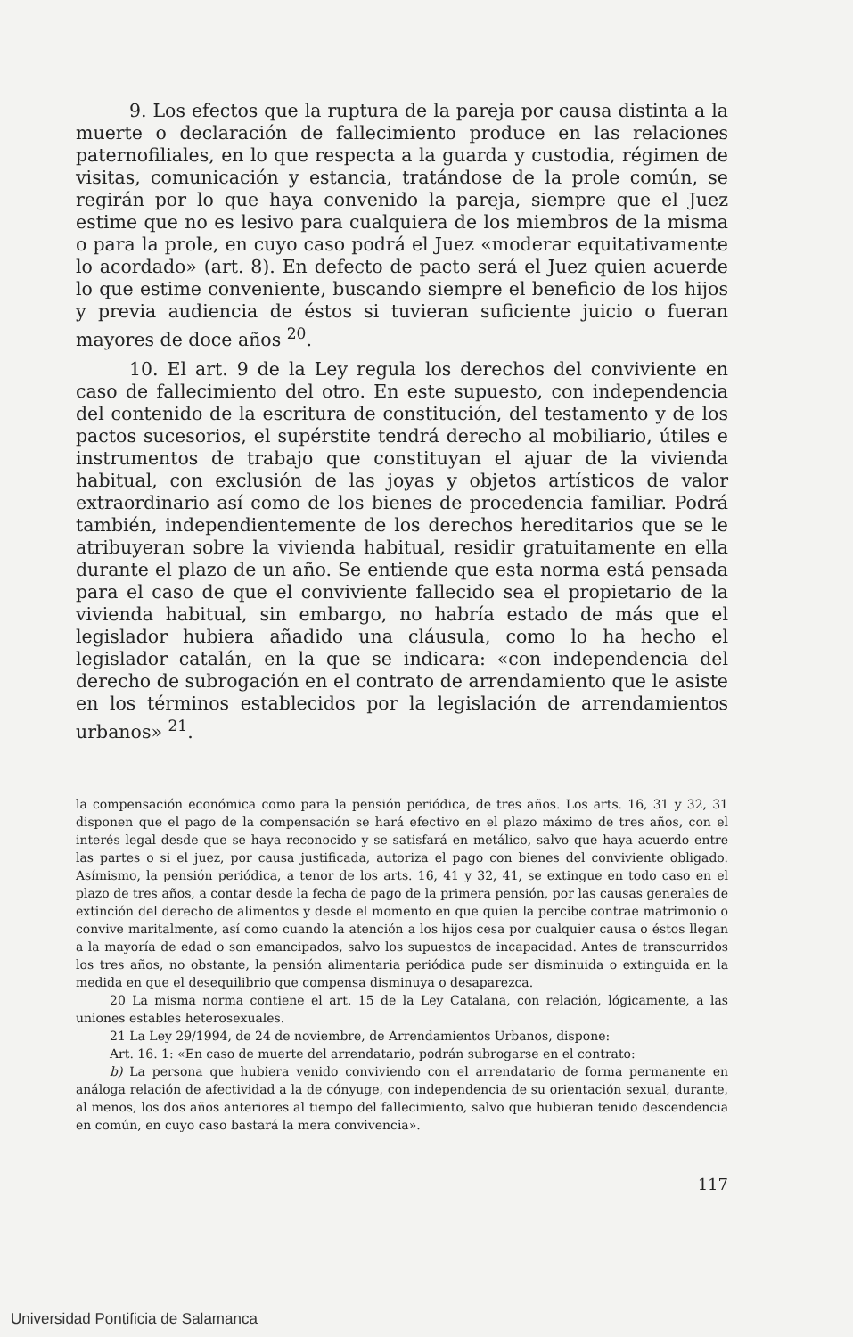9. Los efectos que la ruptura de la pareja por causa distinta a la muerte o declaración de fallecimiento produce en las relaciones paternofiliales, en lo que respecta a la guarda y custodia, régimen de visitas, comunicación y estancia, tratándose de la prole común, se regirán por lo que haya convenido la pareja, siempre que el Juez estime que no es lesivo para cualquiera de los miembros de la misma o para la prole, en cuyo caso podrá el Juez «moderar equitativamente lo acordado» (art. 8). En defecto de pacto será el Juez quien acuerde lo que estime conveniente, buscando siempre el beneficio de los hijos y previa audiencia de éstos si tuvieran suficiente juicio o fueran mayores de doce años <sup>20</sup>.
10. El art. 9 de la Ley regula los derechos del conviviente en caso de fallecimiento del otro. En este supuesto, con independencia del contenido de la escritura de constitución, del testamento y de los pactos sucesorios, el supérstite tendrá derecho al mobiliario, útiles e instrumentos de trabajo que constituyan el ajuar de la vivienda habitual, con exclusión de las joyas y objetos artísticos de valor extraordinario así como de los bienes de procedencia familiar. Podrá también, independientemente de los derechos hereditarios que se le atribuyeran sobre la vivienda habitual, residir gratuitamente en ella durante el plazo de un año. Se entiende que esta norma está pensada para el caso de que el conviviente fallecido sea el propietario de la vivienda habitual, sin embargo, no habría estado de más que el legislador hubiera añadido una cláusula, como lo ha hecho el legislador catalán, en la que se indicara: «con independencia del derecho de subrogación en el contrato de arrendamiento que le asiste en los términos establecidos por la legislación de arrendamientos urbanos» <sup>21</sup>.
la compensación económica como para la pensión periódica, de tres años. Los arts. 16, 31 y 32, 31 disponen que el pago de la compensación se hará efectivo en el plazo máximo de tres años, con el interés legal desde que se haya reconocido y se satisfará en metálico, salvo que haya acuerdo entre las partes o si el juez, por causa justificada, autoriza el pago con bienes del conviviente obligado. Asímismo, la pensión periódica, a tenor de los arts. 16, 41 y 32, 41, se extingue en todo caso en el plazo de tres años, a contar desde la fecha de pago de la primera pensión, por las causas generales de extinción del derecho de alimentos y desde el momento en que quien la percibe contrae matrimonio o convive maritalmente, así como cuando la atención a los hijos cesa por cualquier causa o éstos llegan a la mayoría de edad o son emancipados, salvo los supuestos de incapacidad. Antes de transcurridos los tres años, no obstante, la pensión alimentaria periódica pude ser disminuida o extinguida en la medida en que el desequilibrio que compensa disminuya o desaparezca.
20 La misma norma contiene el art. 15 de la Ley Catalana, con relación, lógicamente, a las uniones estables heterosexuales.
21 La Ley 29/1994, de 24 de noviembre, de Arrendamientos Urbanos, dispone:
Art. 16. 1: «En caso de muerte del arrendatario, podrán subrogarse en el contrato:
b) La persona que hubiera venido conviviendo con el arrendatario de forma permanente en análoga relación de afectividad a la de cónyuge, con independencia de su orientación sexual, durante, al menos, los dos años anteriores al tiempo del fallecimiento, salvo que hubieran tenido descendencia en común, en cuyo caso bastará la mera convivencia».
117
Universidad Pontificia de Salamanca